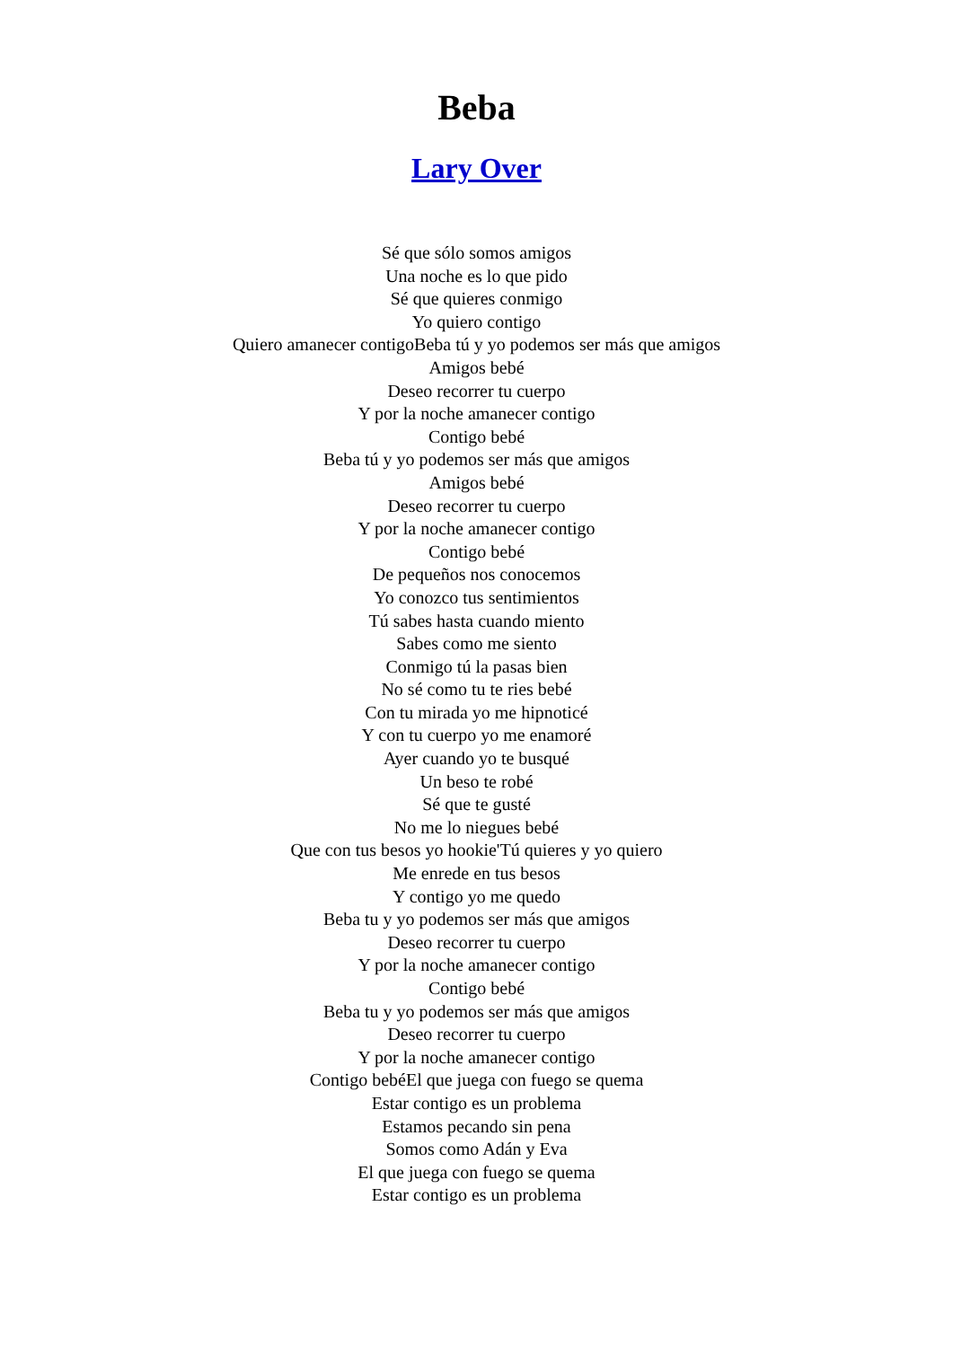Beba
Lary Over
Sé que sólo somos amigos
Una noche es lo que pido
Sé que quieres conmigo
Yo quiero contigo
Quiero amanecer contigoBeba tú y yo podemos ser más que amigos
Amigos bebé
Deseo recorrer tu cuerpo
Y por la noche amanecer contigo
Contigo bebé
Beba tú y yo podemos ser más que amigos
Amigos bebé
Deseo recorrer tu cuerpo
Y por la noche amanecer contigo
Contigo bebé
De pequeños nos conocemos
Yo conozco tus sentimientos
Tú sabes hasta cuando miento
Sabes como me siento
Conmigo tú la pasas bien
No sé como tu te ries bebé
Con tu mirada yo me hipnoticé
Y con tu cuerpo yo me enamoré
Ayer cuando yo te busqué
Un beso te robé
Sé que te gusté
No me lo niegues bebé
Que con tus besos yo hookie'Tú quieres y yo quiero
Me enrede en tus besos
Y contigo yo me quedo
Beba tu y yo podemos ser más que amigos
Deseo recorrer tu cuerpo
Y por la noche amanecer contigo
Contigo bebé
Beba tu y yo podemos ser más que amigos
Deseo recorrer tu cuerpo
Y por la noche amanecer contigo
Contigo bebéEl que juega con fuego se quema
Estar contigo es un problema
Estamos pecando sin pena
Somos como Adán y Eva
El que juega con fuego se quema
Estar contigo es un problema